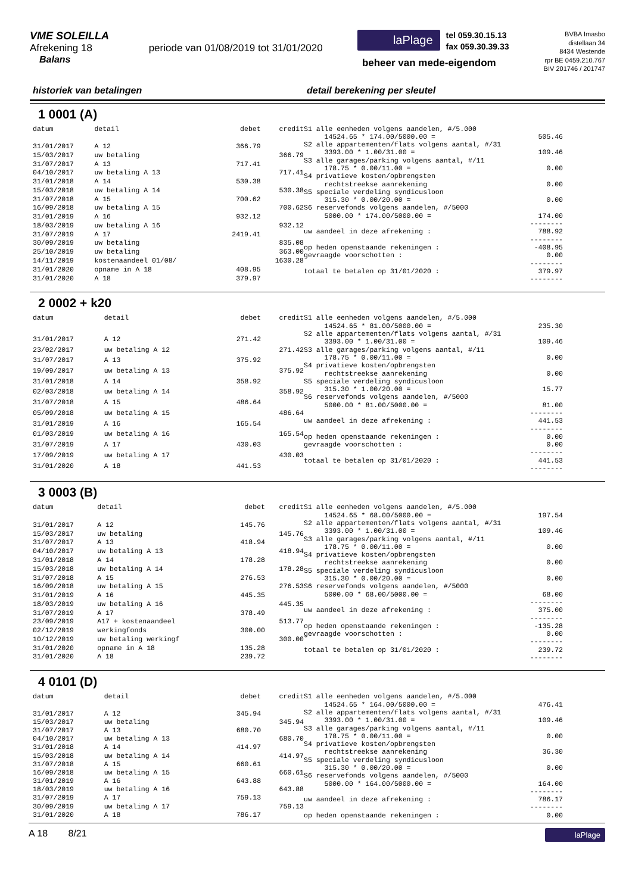VME SOLEILLA
Afrekening 18 periode van 01/08/2019 tot 31/01/2020
Balans
laPlage tel 059.30.15.13
fax 059.30.39.33
beheer van mede-eigendom
BVBA Imasbo
distellaan 34
8434 Westende
rpr BE 0459.210.767
BIV 201746 / 201747
historiek van betalingen detail berekening per sleutel
1 0001 (A)
| datum | detail | debet | credit |
| --- | --- | --- | --- |
| 31/01/2017 | A 12 | 366.79 | |
| 15/03/2017 | uw betaling | | 366.79 |
| 31/07/2017 | A 13 | 717.41 | |
| 04/10/2017 | uw betaling A 13 | | 717.41 |
| 31/01/2018 | A 14 | 530.38 | |
| 15/03/2018 | uw betaling A 14 | | 530.38 |
| 31/07/2018 | A 15 | 700.62 | |
| 16/09/2018 | uw betaling A 15 | | 700.62 |
| 31/01/2019 | A 16 | 932.12 | |
| 18/03/2019 | uw betaling A 16 | | 932.12 |
| 31/07/2019 | A 17 | 2419.41 | |
| 30/09/2019 | uw betaling | | 835.08 |
| 25/10/2019 | uw betaling | | 363.00 |
| 14/11/2019 | kostenaandeel 01/08/ | | 1630.28 |
| 31/01/2020 | opname in A 18 | 408.95 | |
| 31/01/2020 | A 18 | 379.97 | |
| S1 alle eenheden volgens aandelen, #/5.000 | |
| 14524.65 * 174.00/5000.00 = | 505.46 |
| S2 alle appartementen/flats volgens aantal, #/31 | |
| 3393.00 * 1.00/31.00 = | 109.46 |
| S3 alle garages/parking volgens aantal, #/11 | |
| 178.75 * 0.00/11.00 = | 0.00 |
| S4 privatieve kosten/opbrengsten | |
| rechtstreekse aanrekening | 0.00 |
| S5 speciale verdeling syndicusloon | |
| 315.30 * 0.00/20.00 = | 0.00 |
| S6 reservefonds volgens aandelen, #/5000 | |
| 5000.00 * 174.00/5000.00 = | 174.00 |
| | -------- |
| uw aandeel in deze afrekening : | 788.92 |
| | -------- |
| op heden openstaande rekeningen : | -408.95 |
| gevraagde voorschotten : | 0.00 |
| | -------- |
| totaal te betalen op 31/01/2020 : | 379.97 |
| | -------- |
2 0002 + k20
| datum | detail | debet | credit |
| --- | --- | --- | --- |
| 31/01/2017 | A 12 | 271.42 | |
| 23/02/2017 | uw betaling A 12 | | 271.42 |
| 31/07/2017 | A 13 | 375.92 | |
| 19/09/2017 | uw betaling A 13 | | 375.92 |
| 31/01/2018 | A 14 | 358.92 | |
| 02/03/2018 | uw betaling A 14 | | 358.92 |
| 31/07/2018 | A 15 | 486.64 | |
| 05/09/2018 | uw betaling A 15 | | 486.64 |
| 31/01/2019 | A 16 | 165.54 | |
| 01/03/2019 | uw betaling A 16 | | 165.54 |
| 31/07/2019 | A 17 | 430.03 | |
| 17/09/2019 | uw betaling A 17 | | 430.03 |
| 31/01/2020 | A 18 | 441.53 | |
| S1 alle eenheden volgens aandelen, #/5.000 | |
| 14524.65 * 81.00/5000.00 = | 235.30 |
| S2 alle appartementen/flats volgens aantal, #/31 | |
| 3393.00 * 1.00/31.00 = | 109.46 |
| S3 alle garages/parking volgens aantal, #/11 | |
| 178.75 * 0.00/11.00 = | 0.00 |
| S4 privatieve kosten/opbrengsten | |
| rechtstreekse aanrekening | 0.00 |
| S5 speciale verdeling syndicusloon | |
| 315.30 * 1.00/20.00 = | 15.77 |
| S6 reservefonds volgens aandelen, #/5000 | |
| 5000.00 * 81.00/5000.00 = | 81.00 |
| | -------- |
| uw aandeel in deze afrekening : | 441.53 |
| | -------- |
| op heden openstaande rekeningen : | 0.00 |
| gevraagde voorschotten : | 0.00 |
| | -------- |
| totaal te betalen op 31/01/2020 : | 441.53 |
| | -------- |
3 0003 (B)
| datum | detail | debet | credit |
| --- | --- | --- | --- |
| 31/01/2017 | A 12 | 145.76 | |
| 15/03/2017 | uw betaling | | 145.76 |
| 31/07/2017 | A 13 | 418.94 | |
| 04/10/2017 | uw betaling A 13 | | 418.94 |
| 31/01/2018 | A 14 | 178.28 | |
| 15/03/2018 | uw betaling A 14 | | 178.28 |
| 31/07/2018 | A 15 | 276.53 | |
| 16/09/2018 | uw betaling A 15 | | 276.53 |
| 31/01/2019 | A 16 | 445.35 | |
| 18/03/2019 | uw betaling A 16 | | 445.35 |
| 31/07/2019 | A 17 | 378.49 | |
| 23/09/2019 | A17 + kostenaandeel | | 513.77 |
| 02/12/2019 | werkingfonds | 300.00 | |
| 10/12/2019 | uw betaling werkingf | | 300.00 |
| 31/01/2020 | opname in A 18 | 135.28 | |
| 31/01/2020 | A 18 | 239.72 | |
| S1 alle eenheden volgens aandelen, #/5.000 | |
| 14524.65 * 68.00/5000.00 = | 197.54 |
| S2 alle appartementen/flats volgens aantal, #/31 | |
| 3393.00 * 1.00/31.00 = | 109.46 |
| S3 alle garages/parking volgens aantal, #/11 | |
| 178.75 * 0.00/11.00 = | 0.00 |
| S4 privatieve kosten/opbrengsten | |
| rechtstreekse aanrekening | 0.00 |
| S5 speciale verdeling syndicusloon | |
| 315.30 * 0.00/20.00 = | 0.00 |
| S6 reservefonds volgens aandelen, #/5000 | |
| 5000.00 * 68.00/5000.00 = | 68.00 |
| | -------- |
| uw aandeel in deze afrekening : | 375.00 |
| | -------- |
| op heden openstaande rekeningen : | -135.28 |
| gevraagde voorschotten : | 0.00 |
| | -------- |
| totaal te betalen op 31/01/2020 : | 239.72 |
| | -------- |
4 0101 (D)
| datum | detail | debet | credit |
| --- | --- | --- | --- |
| 31/01/2017 | A 12 | 345.94 | |
| 15/03/2017 | uw betaling | | 345.94 |
| 31/07/2017 | A 13 | 680.70 | |
| 04/10/2017 | uw betaling A 13 | | 680.70 |
| 31/01/2018 | A 14 | 414.97 | |
| 15/03/2018 | uw betaling A 14 | | 414.97 |
| 31/07/2018 | A 15 | 660.61 | |
| 16/09/2018 | uw betaling A 15 | | 660.61 |
| 31/01/2019 | A 16 | 643.88 | |
| 18/03/2019 | uw betaling A 16 | | 643.88 |
| 31/07/2019 | A 17 | 759.13 | |
| 30/09/2019 | uw betaling A 17 | | 759.13 |
| 31/01/2020 | A 18 | 786.17 | |
| S1 alle eenheden volgens aandelen, #/5.000 | |
| 14524.65 * 164.00/5000.00 = | 476.41 |
| S2 alle appartementen/flats volgens aantal, #/31 | |
| 3393.00 * 1.00/31.00 = | 109.46 |
| S3 alle garages/parking volgens aantal, #/11 | |
| 178.75 * 0.00/11.00 = | 0.00 |
| S4 privatieve kosten/opbrengsten | |
| rechtstreekse aanrekening | 36.30 |
| S5 speciale verdeling syndicusloon | |
| 315.30 * 0.00/20.00 = | 0.00 |
| S6 reservefonds volgens aandelen, #/5000 | |
| 5000.00 * 164.00/5000.00 = | 164.00 |
| | -------- |
| uw aandeel in deze afrekening : | 786.17 |
| | -------- |
| op heden openstaande rekeningen : | 0.00 |
A 18 8/21
laPlage